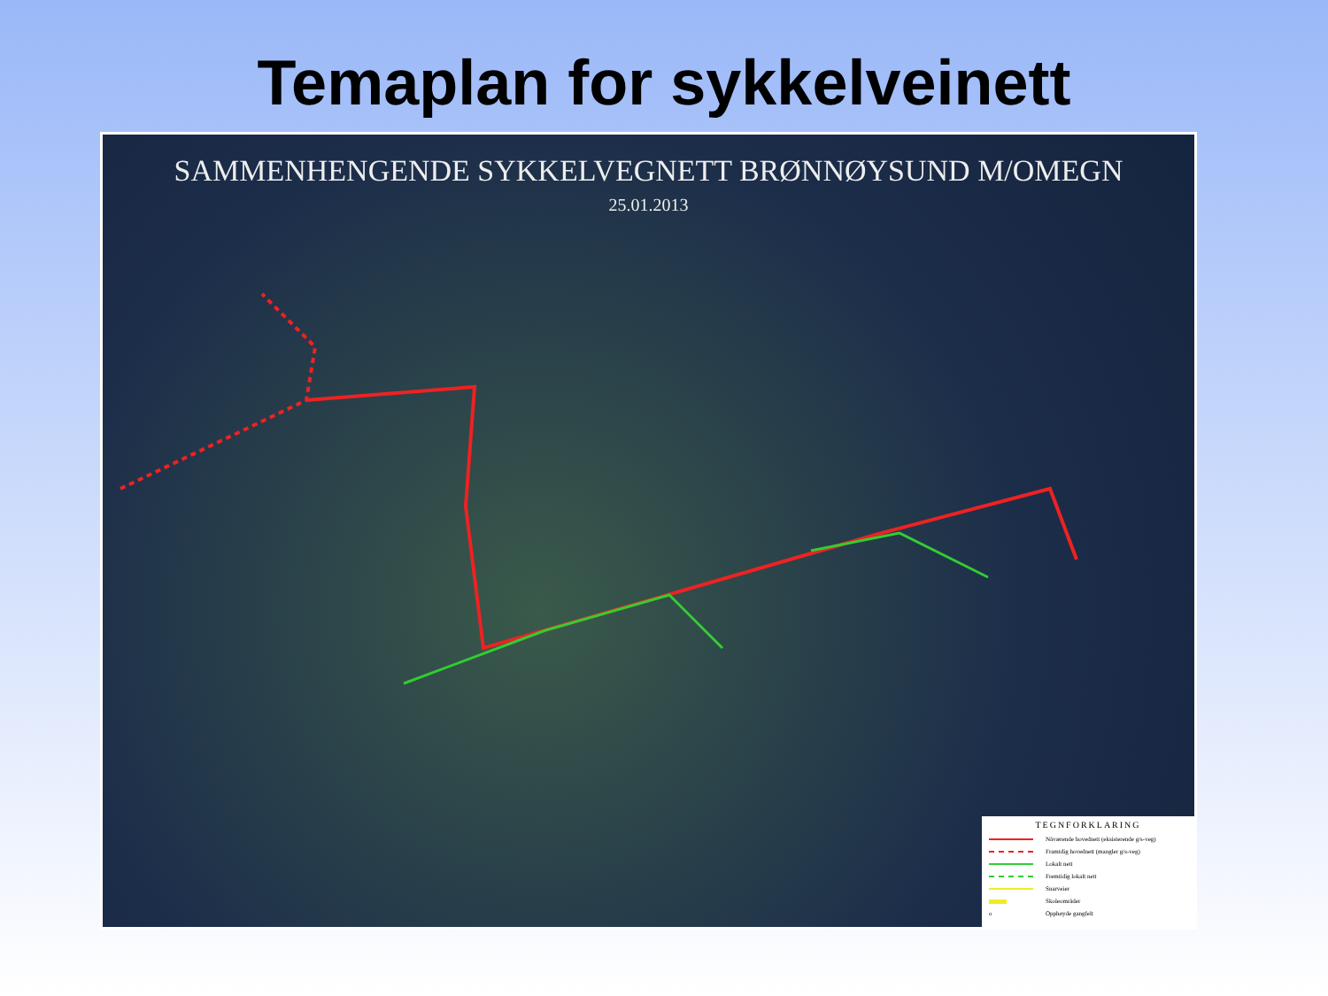Temaplan for sykkelveinett
SAMMENHENGENDE SYKKELVEGNETT BRØNNØYSUND M/OMEGN
25.01.2013
TEGNFORKLARING
Nåværende hovednett (eksisterende g/s-veg)
Framtdig hovednett (mangler g/s-veg)
Lokalt nett
Fremtidig lokalt nett
Snarveier
Skoleområder
o Opphøyde gangfelt